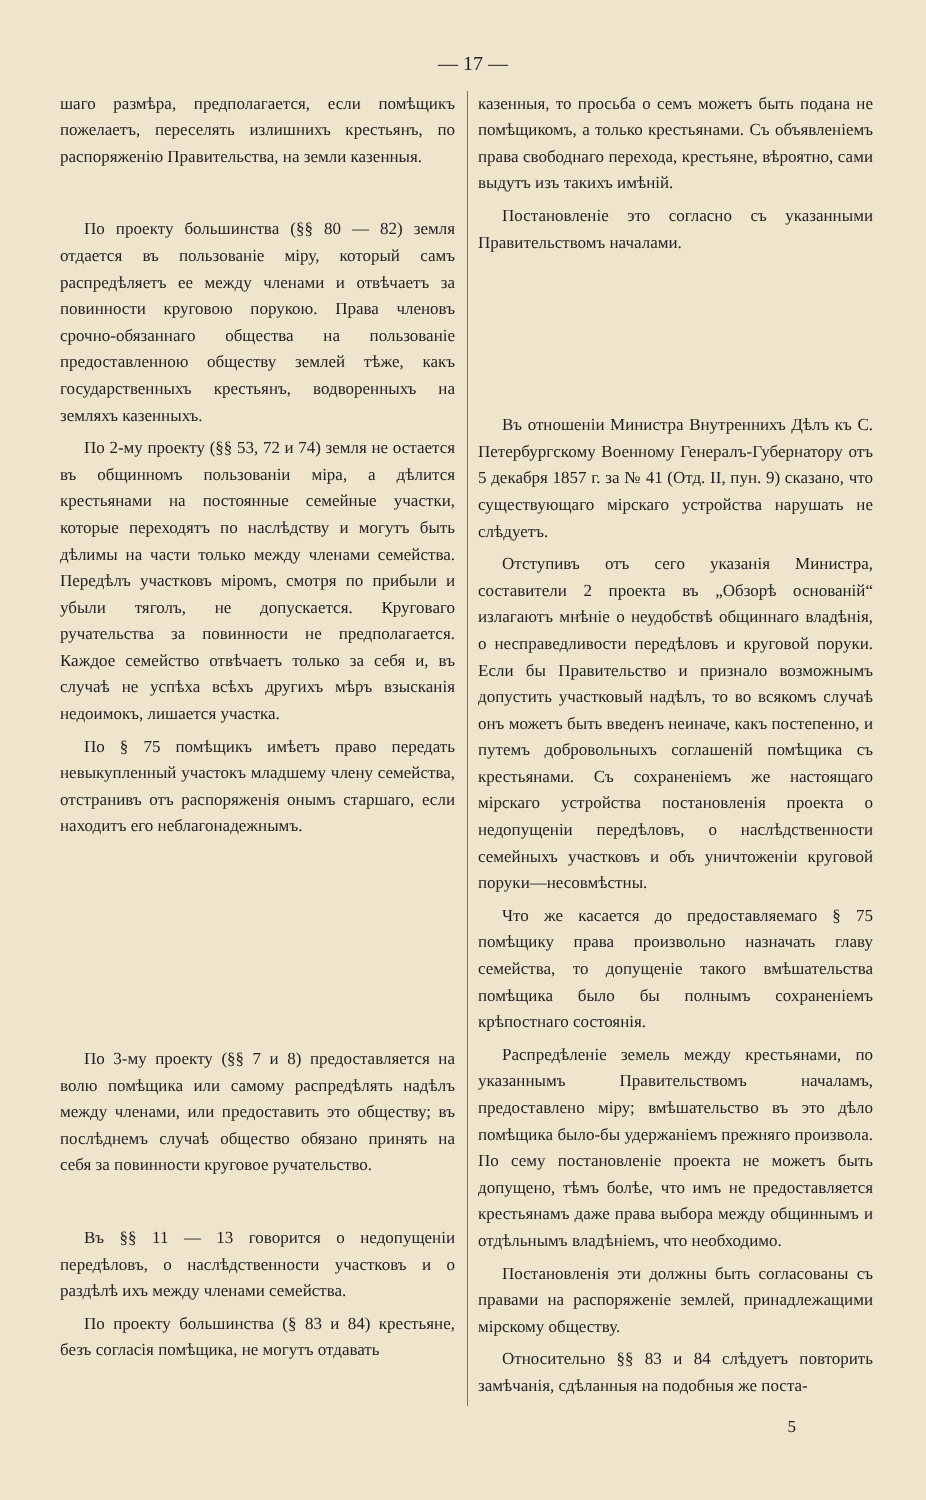— 17 —
шаго размѣра, предполагается, если помѣщикъ пожелаетъ, переселять излишнихъ крестьянъ, по распоряженію Правительства, на земли казенныя.
По проекту большинства (§§ 80 — 82) земля отдается въ пользованіе міру, который самъ распредѣляетъ ее между членами и отвѣчаетъ за повинности круговою порукою. Права членовъ срочно-обязаннаго общества на пользованіе предоставленною обществу землей тѣже, какъ государственныхъ крестьянъ, водворенныхъ на земляхъ казенныхъ.
По 2-му проекту (§§ 53, 72 и 74) земля не остается въ общинномъ пользованіи міра, а дѣлится крестьянами на постоянные семейные участки, которые переходятъ по наслѣдству и могутъ быть дѣлимы на части только между членами семейства. Передѣлъ участковъ міромъ, смотря по прибыли и убыли тяголъ, не допускается. Круговаго ручательства за повинности не предполагается. Каждое семейство отвѣчаетъ только за себя и, въ случаѣ не успѣха всѣхъ другихъ мѣръ взысканія недоимокъ, лишается участка.
По § 75 помѣщикъ имѣетъ право передать невыкупленный участокъ младшему члену семейства, отстранивъ отъ распоряженія онымъ старшаго, если находитъ его неблагонадежнымъ.
По 3-му проекту (§§ 7 и 8) предоставляется на волю помѣщика или самому распредѣлять надѣлъ между членами, или предоставить это обществу; въ послѣднемъ случаѣ общество обязано принять на себя за повинности круговое ручательство.
Въ §§ 11 — 13 говорится о недопущеніи передѣловъ, о наслѣдственности участковъ и о раздѣлѣ ихъ между членами семейства.
По проекту большинства (§ 83 и 84) крестьяне, безъ согласія помѣщика, не могутъ отдавать
казенныя, то просьба о семъ можетъ быть подана не помѣщикомъ, а только крестьянами. Съ объявленіемъ права свободнаго перехода, крестьяне, вѣроятно, сами выдутъ изъ такихъ имѣній.
Постановленіе это согласно съ указанными Правительствомъ началами.
Въ отношеніи Министра Внутреннихъ Дѣлъ къ С. Петербургскому Военному Генералъ-Губернатору отъ 5 декабря 1857 г. за № 41 (Отд. II, пун. 9) сказано, что существующаго мірскаго устройства нарушать не слѣдуетъ.
Отступивъ отъ сего указанія Министра, составители 2 проекта въ „Обзорѣ основаній“ излагаютъ мнѣніе о неудобствѣ общиннаго владѣнія, о несправедливости передѣловъ и круговой поруки. Если бы Правительство и признало возможнымъ допустить участковый надѣлъ, то во всякомъ случаѣ онъ можетъ быть введенъ неиначе, какъ постепенно, и путемъ добровольныхъ соглашеній помѣщика съ крестьянами. Съ сохраненіемъ же настоящаго мірскаго устройства постановленія проекта о недопущеніи передѣловъ, о наслѣдственности семейныхъ участковъ и объ уничтоженіи круговой поруки—несовмѣстны.
Что же касается до предоставляемаго § 75 помѣщику права произвольно назначать главу семейства, то допущеніе такого вмѣшательства помѣщика было бы полнымъ сохраненіемъ крѣпостнаго состоянія.
Распредѣленіе земель между крестьянами, по указаннымъ Правительствомъ началамъ, предоставлено міру; вмѣшательство въ это дѣло помѣщика было-бы удержаніемъ прежняго произвола. По сему постановленіе проекта не можетъ быть допущено, тѣмъ болѣе, что имъ не предоставляется крестьянамъ даже права выбора между общиннымъ и отдѣльнымъ владѣніемъ, что необходимо.
Постановленія эти должны быть согласованы съ правами на распоряженіе землей, принадлежащими мірскому обществу.
Относительно §§ 83 и 84 слѣдуетъ повторить замѣчанія, сдѣланныя на подобныя же поста-
5